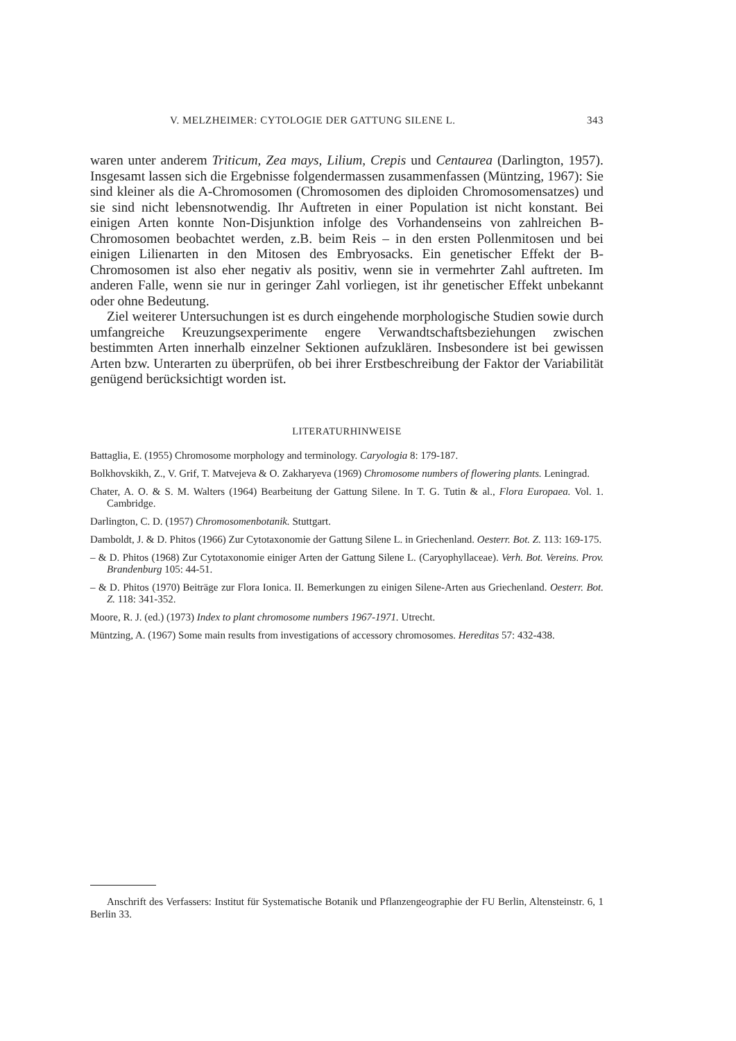V. MELZHEIMER: CYTOLOGIE DER GATTUNG SILENE L. 343
waren unter anderem Triticum, Zea mays, Lilium, Crepis und Centaurea (Darlington, 1957). Insgesamt lassen sich die Ergebnisse folgendermassen zusammenfassen (Müntzing, 1967): Sie sind kleiner als die A-Chromosomen (Chromosomen des diploiden Chromosomensatzes) und sie sind nicht lebensnotwendig. Ihr Auftreten in einer Population ist nicht konstant. Bei einigen Arten konnte Non-Disjunktion infolge des Vorhandenseins von zahlreichen B-Chromosomen beobachtet werden, z.B. beim Reis – in den ersten Pollenmitosen und bei einigen Lilienarten in den Mitosen des Embryosacks. Ein genetischer Effekt der B-Chromosomen ist also eher negativ als positiv, wenn sie in vermehrter Zahl auftreten. Im anderen Falle, wenn sie nur in geringer Zahl vorliegen, ist ihr genetischer Effekt unbekannt oder ohne Bedeutung.
Ziel weiterer Untersuchungen ist es durch eingehende morphologische Studien sowie durch umfangreiche Kreuzungsexperimente engere Verwandtschaftsbeziehungen zwischen bestimmten Arten innerhalb einzelner Sektionen aufzuklären. Insbesondere ist bei gewissen Arten bzw. Unterarten zu überprüfen, ob bei ihrer Erstbeschreibung der Faktor der Variabilität genügend berücksichtigt worden ist.
LITERATURHINWEISE
Battaglia, E. (1955) Chromosome morphology and terminology. Caryologia 8: 179-187.
Bolkhovskikh, Z., V. Grif, T. Matvejeva & O. Zakharyeva (1969) Chromosome numbers of flowering plants. Leningrad.
Chater, A. O. & S. M. Walters (1964) Bearbeitung der Gattung Silene. In T. G. Tutin & al., Flora Europaea. Vol. 1. Cambridge.
Darlington, C. D. (1957) Chromosomenbotanik. Stuttgart.
Damboldt, J. & D. Phitos (1966) Zur Cytotaxonomie der Gattung Silene L. in Griechenland. Oesterr. Bot. Z. 113: 169-175.
– & D. Phitos (1968) Zur Cytotaxonomie einiger Arten der Gattung Silene L. (Caryophyllaceae). Verh. Bot. Vereins. Prov. Brandenburg 105: 44-51.
– & D. Phitos (1970) Beiträge zur Flora Ionica. II. Bemerkungen zu einigen Silene-Arten aus Griechenland. Oesterr. Bot. Z. 118: 341-352.
Moore, R. J. (ed.) (1973) Index to plant chromosome numbers 1967-1971. Utrecht.
Müntzing, A. (1967) Some main results from investigations of accessory chromosomes. Hereditas 57: 432-438.
Anschrift des Verfassers: Institut für Systematische Botanik und Pflanzengeographie der FU Berlin, Altensteinstr. 6, 1 Berlin 33.